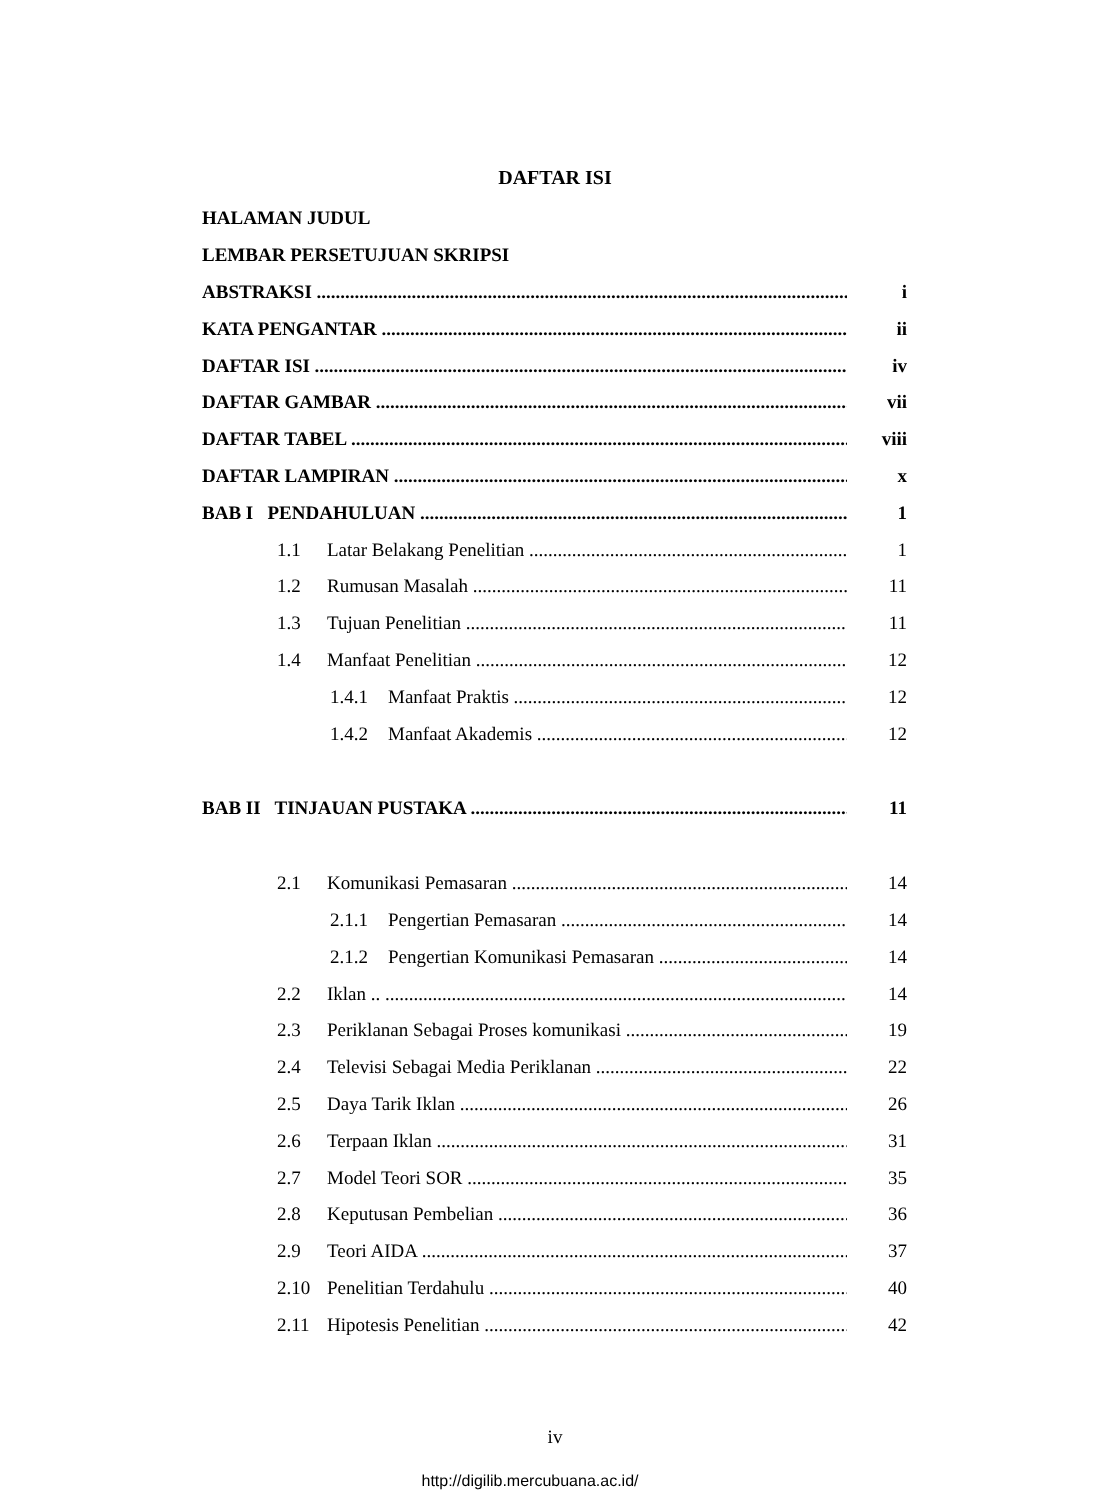DAFTAR ISI
HALAMAN JUDUL
LEMBAR PERSETUJUAN SKRIPSI
ABSTRAKSI i
KATA PENGANTAR ii
DAFTAR ISI iv
DAFTAR GAMBAR vii
DAFTAR TABEL viii
DAFTAR LAMPIRAN x
BAB I PENDAHULUAN 1
1.1 Latar Belakang Penelitian 1
1.2 Rumusan Masalah 11
1.3 Tujuan Penelitian 11
1.4 Manfaat Penelitian 12
1.4.1 Manfaat Praktis 12
1.4.2 Manfaat Akademis 12
BAB II TINJAUAN PUSTAKA 11
2.1 Komunikasi Pemasaran 14
2.1.1 Pengertian Pemasaran 14
2.1.2 Pengertian Komunikasi Pemasaran 14
2.2 Iklan .. 14
2.3 Periklanan Sebagai Proses komunikasi 19
2.4 Televisi Sebagai Media Periklanan 22
2.5 Daya Tarik Iklan 26
2.6 Terpaan Iklan 31
2.7 Model Teori SOR 35
2.8 Keputusan Pembelian 36
2.9 Teori AIDA 37
2.10 Penelitian Terdahulu 40
2.11 Hipotesis Penelitian 42
iv
http://digilib.mercubuana.ac.id/